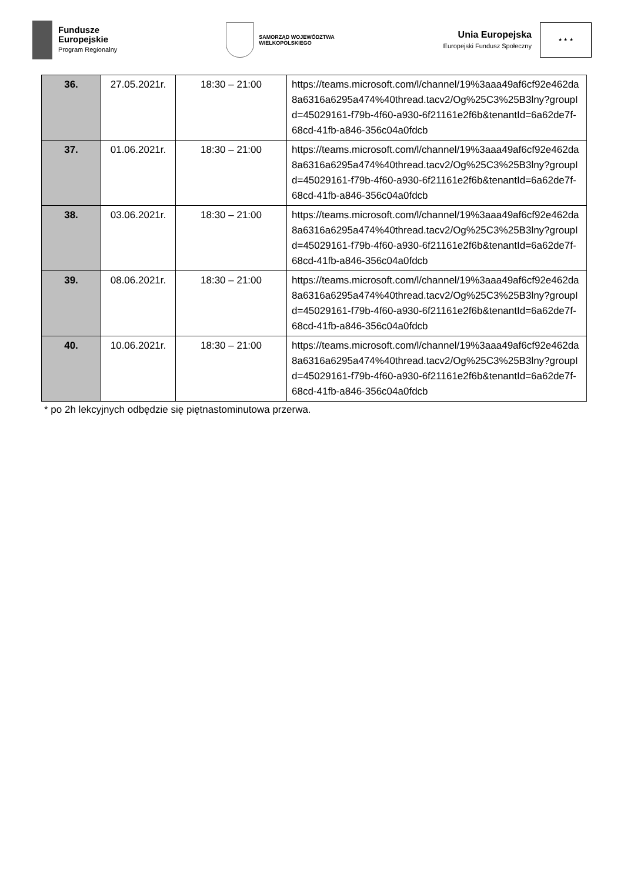Fundusze
Europejskie
Program Regionalny
SAMORZĄD WOJEWÓDZTWA
WIELKOPOLSKIEGO
Unia Europejska
Europejski Fundusz Społeczny
★ ★ ★
| 36. | 27.05.2021r. | 18:30 – 21:00 | https://teams.microsoft.com/l/channel/19%3aaa49af6cf92e462da8a6316a6295a474%40thread.tacv2/Og%25C3%25B3lny?groupId=45029161-f79b-4f60-a930-6f21161e2f6b&tenantId=6a62de7f-68cd-41fb-a846-356c04a0fdcb |
| 37. | 01.06.2021r. | 18:30 – 21:00 | https://teams.microsoft.com/l/channel/19%3aaa49af6cf92e462da8a6316a6295a474%40thread.tacv2/Og%25C3%25B3lny?groupId=45029161-f79b-4f60-a930-6f21161e2f6b&tenantId=6a62de7f-68cd-41fb-a846-356c04a0fdcb |
| 38. | 03.06.2021r. | 18:30 – 21:00 | https://teams.microsoft.com/l/channel/19%3aaa49af6cf92e462da8a6316a6295a474%40thread.tacv2/Og%25C3%25B3lny?groupId=45029161-f79b-4f60-a930-6f21161e2f6b&tenantId=6a62de7f-68cd-41fb-a846-356c04a0fdcb |
| 39. | 08.06.2021r. | 18:30 – 21:00 | https://teams.microsoft.com/l/channel/19%3aaa49af6cf92e462da8a6316a6295a474%40thread.tacv2/Og%25C3%25B3lny?groupId=45029161-f79b-4f60-a930-6f21161e2f6b&tenantId=6a62de7f-68cd-41fb-a846-356c04a0fdcb |
| 40. | 10.06.2021r. | 18:30 – 21:00 | https://teams.microsoft.com/l/channel/19%3aaa49af6cf92e462da8a6316a6295a474%40thread.tacv2/Og%25C3%25B3lny?groupId=45029161-f79b-4f60-a930-6f21161e2f6b&tenantId=6a62de7f-68cd-41fb-a846-356c04a0fdcb |
* po 2h lekcyjnych odbędzie się piętnastominutowa przerwa.